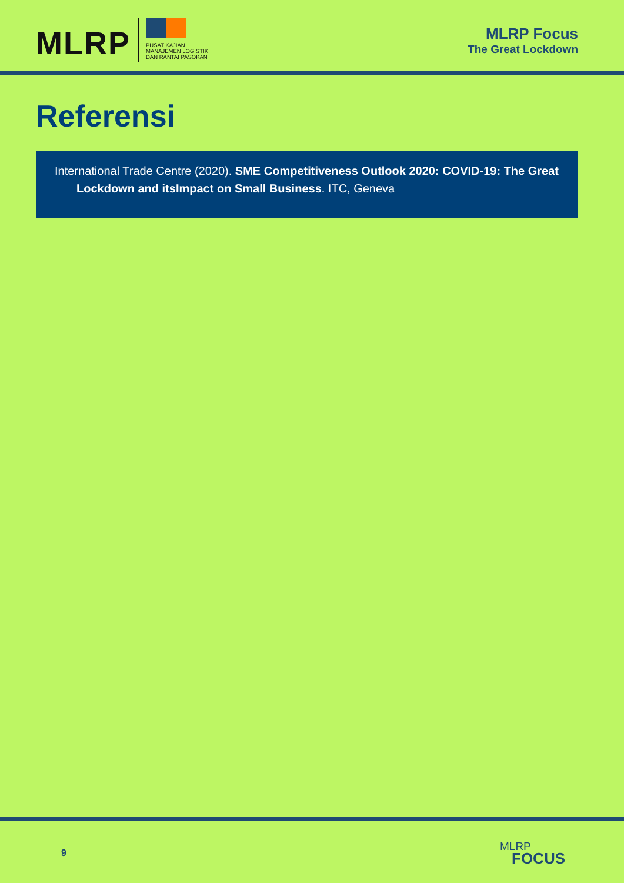MLRP
PUSAT KAJIAN
MANAJEMEN LOGISTIK
DAN RANTAI PASOKAN
MLRP Focus
The Great Lockdown
Referensi
International Trade Centre (2020). SME Competitiveness Outlook 2020: COVID-19: The Great Lockdown and itsImpact on Small Business. ITC, Geneva
9
MLRP
FOCUS